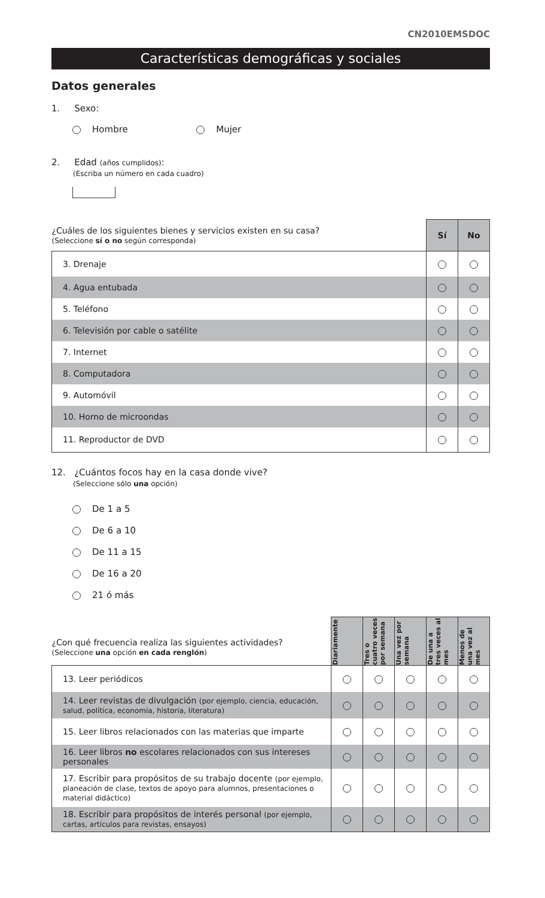CN2010EMSDOC
Características demográficas y sociales
Datos generales
1. Sexo:
Hombre Mujer
2. Edad (años cumplidos):
(Escriba un número en cada cuadro)
| ¿Cuáles de los siguientes bienes y servicios existen en su casa? (Seleccione sí o no según corresponda) | Sí | No |
| 3. Drenaje | | |
| 4. Agua entubada | | |
| 5. Teléfono | | |
| 6. Televisión por cable o satélite | | |
| 7. Internet | | |
| 8. Computadora | | |
| 9. Automóvil | | |
| 10. Horno de microondas | | |
| 11. Reproductor de DVD | | |
12. ¿Cuántos focos hay en la casa donde vive?
(Seleccione sólo una opción)
De 1 a 5
De 6 a 10
De 11 a 15
De 16 a 20
21 ó más
| ¿Con qué frecuencia realiza las siguientes actividades? (Seleccione una opción en cada renglón ) | Diariamente | Tres o cuatro veces por semana | Una vez por semana | De una a tres veces al mes | Menos de una vez al mes |
| 13. Leer periódicos | | | | | |
| 14. Leer revistas de divulgación (por ejemplo, ciencia, educación, salud, política, economía, historia, literatura) | | | | | |
| 15. Leer libros relacionados con las materias que imparte | | | | | |
| 16. Leer libros no escolares relacionados con sus intereses personales | | | | | |
| 17. Escribir para propósitos de su trabajo docente (por ejemplo, planeación de clase, textos de apoyo para alumnos, presentaciones o material didáctico) | | | | | |
| 18. Escribir para propósitos de interés personal (por ejemplo, cartas, artículos para revistas, ensayos) | | | | | |